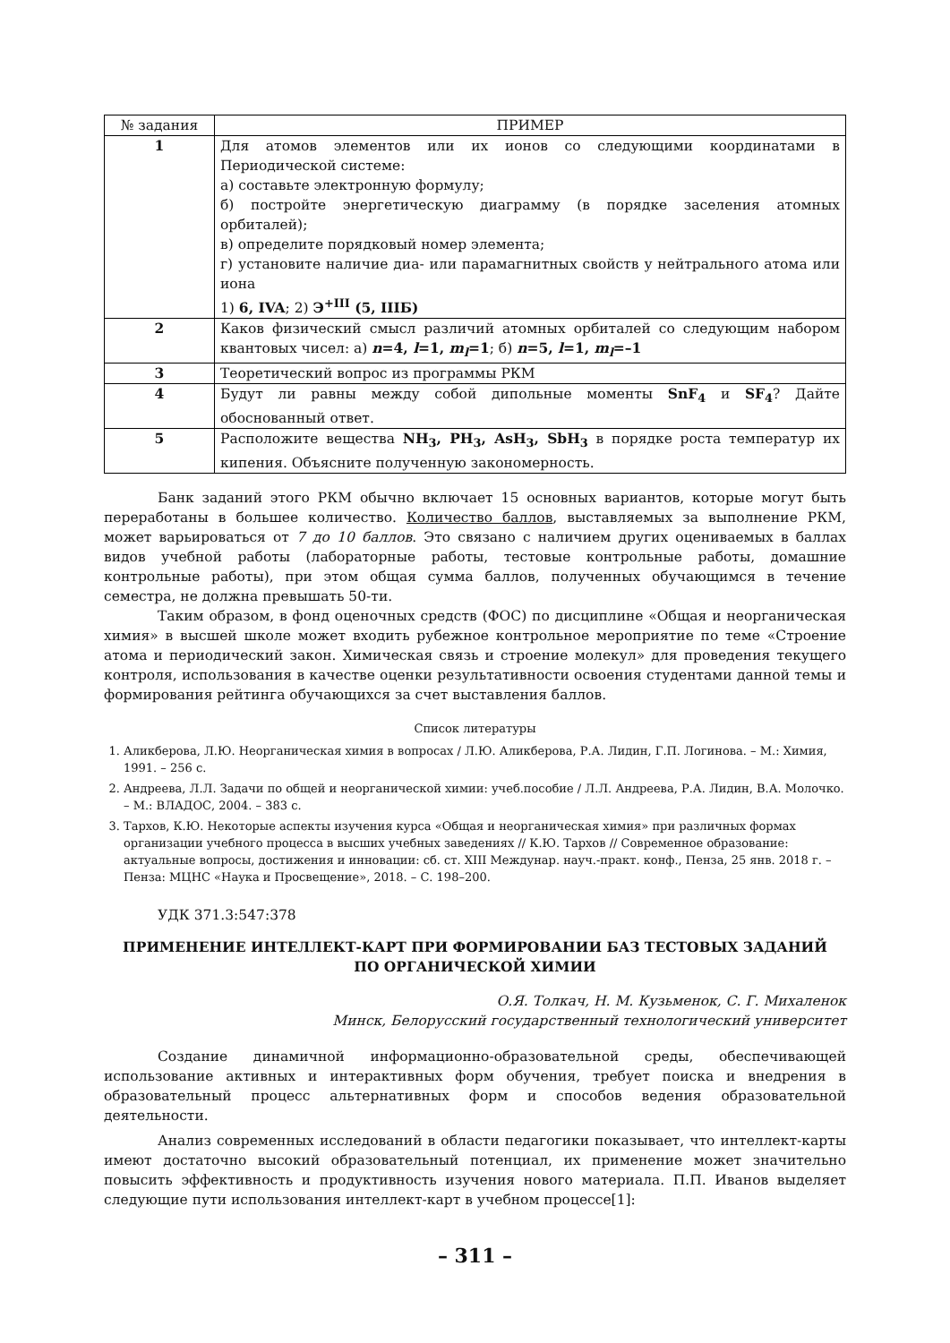| № задания | ПРИМЕР |
| --- | --- |
| 1 | Для атомов элементов или их ионов со следующими координатами в Периодической системе: а) составьте электронную формулу; б) постройте энергетическую диаграмму (в порядке заселения атомных орбиталей); в) определите порядковый номер элемента; г) установите наличие диа- или парамагнитных свойств у нейтрального атома или иона 1) 6, IVA ; 2) Э<sup>+III</sup> (5, IIIБ) |
| 2 | Каков физический смысл различий атомных орбиталей со следующим набором квантовых чисел: а) n =4, l =1, m<sub>l</sub> =1 ; б) n =5, l =1, m<sub>l</sub> =–1 |
| 3 | Теоретический вопрос из программы РКМ |
| 4 | Будут ли равны между собой дипольные моменты SnF<sub>4</sub> и SF<sub>4</sub> ? Дайте обоснованный ответ. |
| 5 | Расположите вещества NH<sub>3</sub>, PH<sub>3</sub>, AsH<sub>3</sub>, SbH<sub>3</sub> в порядке роста температур их кипения. Объясните полученную закономерность. |
Банк заданий этого РКМ обычно включает 15 основных вариантов, которые могут быть переработаны в большее количество. Количество баллов, выставляемых за выполнение РКМ, может варьироваться от 7 до 10 баллов. Это связано с наличием других оцениваемых в баллах видов учебной работы (лабораторные работы, тестовые контрольные работы, домашние контрольные работы), при этом общая сумма баллов, полученных обучающимся в течение семестра, не должна превышать 50-ти.
Таким образом, в фонд оценочных средств (ФОС) по дисциплине «Общая и неорганическая химия» в высшей школе может входить рубежное контрольное мероприятие по теме «Строение атома и периодический закон. Химическая связь и строение молекул» для проведения текущего контроля, использования в качестве оценки результативности освоения студентами данной темы и формирования рейтинга обучающихся за счет выставления баллов.
Список литературы
1. Аликберова, Л.Ю. Неорганическая химия в вопросах / Л.Ю. Аликберова, Р.А. Лидин, Г.П. Логинова. – М.: Химия, 1991. – 256 с.
2. Андреева, Л.Л. Задачи по общей и неорганической химии: учеб.пособие / Л.Л. Андреева, Р.А. Лидин, В.А. Молочко. – М.: ВЛАДОС, 2004. – 383 с.
3. Тархов, К.Ю. Некоторые аспекты изучения курса «Общая и неорганическая химия» при различных формах организации учебного процесса в высших учебных заведениях // К.Ю. Тархов // Современное образование: актуальные вопросы, достижения и инновации: сб. ст. XIII Междунар. науч.-практ. конф., Пенза, 25 янв. 2018 г. – Пенза: МЦНС «Наука и Просвещение», 2018. – С. 198–200.
УДК 371.3:547:378
ПРИМЕНЕНИЕ ИНТЕЛЛЕКТ-КАРТ ПРИ ФОРМИРОВАНИИ БАЗ ТЕСТОВЫХ ЗАДАНИЙ
ПО ОРГАНИЧЕСКОЙ ХИМИИ
О.Я. Толкач, Н. М. Кузьменок, С. Г. Михаленок
Минск, Белорусский государственный технологический университет
Создание динамичной информационно-образовательной среды, обеспечивающей использование активных и интерактивных форм обучения, требует поиска и внедрения в образовательный процесс альтернативных форм и способов ведения образовательной деятельности.
Анализ современных исследований в области педагогики показывает, что интеллект-карты имеют достаточно высокий образовательный потенциал, их применение может значительно повысить эффективность и продуктивность изучения нового материала. П.П. Иванов выделяет следующие пути использования интеллект-карт в учебном процессе[1]:
– 311 –